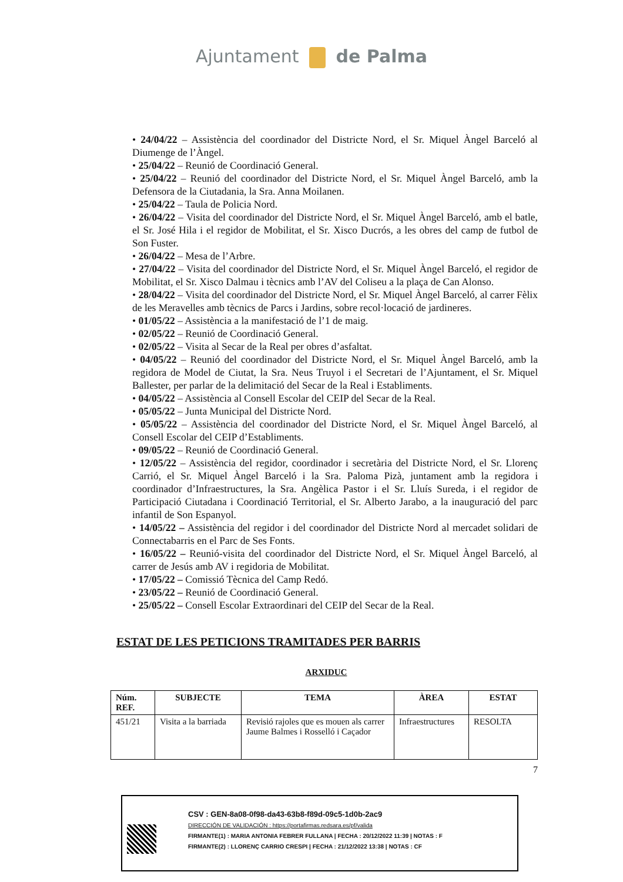Ajuntament de Palma
• 24/04/22 – Assistència del coordinador del Districte Nord, el Sr. Miquel Àngel Barceló al Diumenge de l’Àngel.
• 25/04/22 – Reunió de Coordinació General.
• 25/04/22 – Reunió del coordinador del Districte Nord, el Sr. Miquel Àngel Barceló, amb la Defensora de la Ciutadania, la Sra. Anna Moilanen.
• 25/04/22 – Taula de Policia Nord.
• 26/04/22 – Visita del coordinador del Districte Nord, el Sr. Miquel Àngel Barceló, amb el batle, el Sr. José Hila i el regidor de Mobilitat, el Sr. Xisco Ducrós, a les obres del camp de futbol de Son Fuster.
• 26/04/22 – Mesa de l’Arbre.
• 27/04/22 – Visita del coordinador del Districte Nord, el Sr. Miquel Àngel Barceló, el regidor de Mobilitat, el Sr. Xisco Dalmau i tècnics amb l’AV del Coliseu a la plaça de Can Alonso.
• 28/04/22 – Visita del coordinador del Districte Nord, el Sr. Miquel Àngel Barceló, al carrer Fèlix de les Meravelles amb tècnics de Parcs i Jardins, sobre recol·locació de jardineres.
• 01/05/22 – Assistència a la manifestació de l’1 de maig.
• 02/05/22 – Reunió de Coordinació General.
• 02/05/22 – Visita al Secar de la Real per obres d’asfaltat.
• 04/05/22 – Reunió del coordinador del Districte Nord, el Sr. Miquel Àngel Barceló, amb la regidora de Model de Ciutat, la Sra. Neus Truyol i el Secretari de l’Ajuntament, el Sr. Miquel Ballester, per parlar de la delimitació del Secar de la Real i Establiments.
• 04/05/22 – Assistència al Consell Escolar del CEIP del Secar de la Real.
• 05/05/22 – Junta Municipal del Districte Nord.
• 05/05/22 – Assistència del coordinador del Districte Nord, el Sr. Miquel Àngel Barceló, al Consell Escolar del CEIP d’Establiments.
• 09/05/22 – Reunió de Coordinació General.
• 12/05/22 – Assistència del regidor, coordinador i secretària del Districte Nord, el Sr. Llorenç Carrió, el Sr. Miquel Àngel Barceló i la Sra. Paloma Pizà, juntament amb la regidora i coordinador d’Infraestructures, la Sra. Angèlica Pastor i el Sr. Lluís Sureda, i el regidor de Participació Ciutadana i Coordinació Territorial, el Sr. Alberto Jarabo, a la inauguració del parc infantil de Son Espanyol.
• 14/05/22 – Assistència del regidor i del coordinador del Districte Nord al mercadet solidari de Connectabarris en el Parc de Ses Fonts.
• 16/05/22 – Reunió-visita del coordinador del Districte Nord, el Sr. Miquel Àngel Barceló, al carrer de Jesús amb AV i regidoria de Mobilitat.
• 17/05/22 – Comissió Tècnica del Camp Redó.
• 23/05/22 – Reunió de Coordinació General.
• 25/05/22 – Consell Escolar Extraordinari del CEIP del Secar de la Real.
ESTAT DE LES PETICIONS TRAMITADES PER BARRIS
ARXIDUC
| Núm. REF. | SUBJECTE | TEMA | ÀREA | ESTAT |
| --- | --- | --- | --- | --- |
| 451/21 | Visita a la barriada | Revisió rajoles que es mouen als carrer Jaume Balmes i Rosselló i Caçador | Infraestructures | RESOLTA |
7
CSV : GEN-8a08-0f98-da43-63b8-f89d-09c5-1d0b-2ac9
DIRECCIÓN DE VALIDACIÓN : https://portafirmas.redsara.es/pf/valida
FIRMANTE(1) : MARIA ANTONIA FEBRER FULLANA | FECHA : 20/12/2022 11:39 | NOTAS : F
FIRMANTE(2) : LLORENÇ CARRIO CRESPI | FECHA : 21/12/2022 13:38 | NOTAS : CF